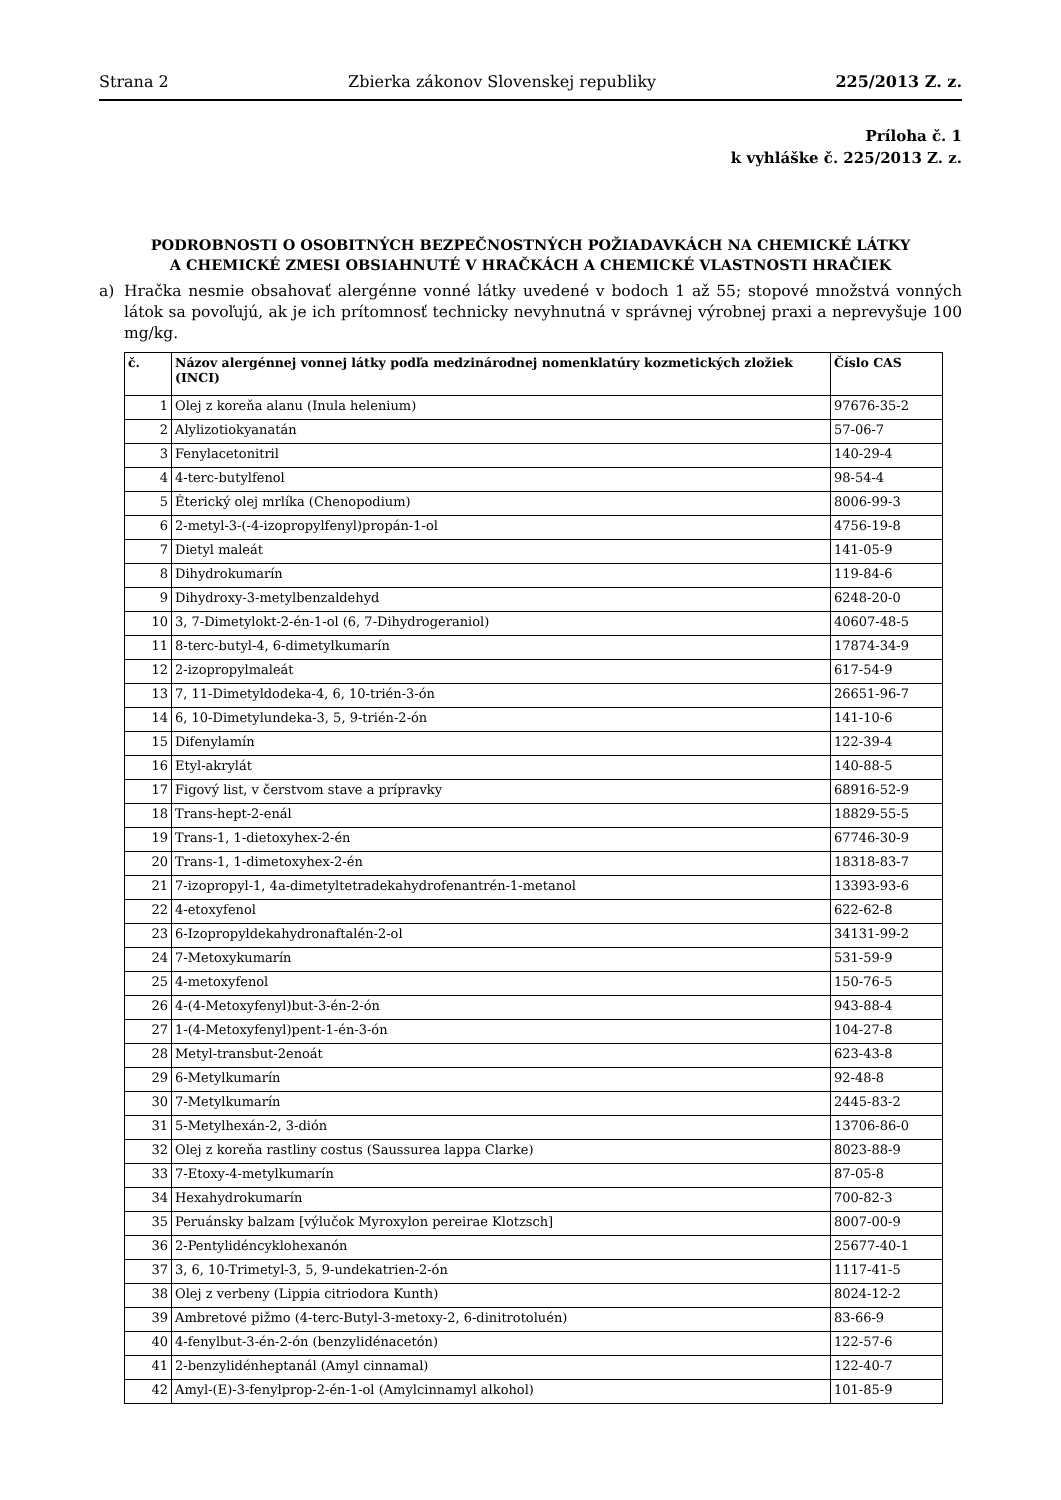Strana 2 Zbierka zákonov Slovenskej republiky 225/2013 Z. z.
Príloha č. 1
k vyhláške č. 225/2013 Z. z.
PODROBNOSTI O OSOBITNÝCH BEZPEČNOSTNÝCH POŽIADAVKÁCH NA CHEMICKÉ LÁTKY
A CHEMICKÉ ZMESI OBSIAHNUTÉ V HRAČKÁCH A CHEMICKÉ VLASTNOSTI HRAČIEK
a) Hračka nesmie obsahovať alergénne vonné látky uvedené v bodoch 1 až 55; stopové množstvá vonných látok sa povoľujú, ak je ich prítomnosť technicky nevyhnutná v správnej výrobnej praxi a neprevyšuje 100 mg/kg.
| č. | Názov alergénnej vonnej látky podľa medzinárodnej nomenklatúry kozmetických zložiek (INCI) | Číslo CAS |
| --- | --- | --- |
| 1 | Olej z koreňa alanu (Inula helenium) | 97676-35-2 |
| 2 | Alylizotiokyanatán | 57-06-7 |
| 3 | Fenylacetonitril | 140-29-4 |
| 4 | 4-terc-butylfenol | 98-54-4 |
| 5 | Éterický olej mrlíka (Chenopodium) | 8006-99-3 |
| 6 | 2-metyl-3-(-4-izopropylfenyl)propán-1-ol | 4756-19-8 |
| 7 | Dietyl maleát | 141-05-9 |
| 8 | Dihydrokumarín | 119-84-6 |
| 9 | Dihydroxy-3-metylbenzaldehyd | 6248-20-0 |
| 10 | 3, 7-Dimetylokt-2-én-1-ol (6, 7-Dihydrogeraniol) | 40607-48-5 |
| 11 | 8-terc-butyl-4, 6-dimetylkumarín | 17874-34-9 |
| 12 | 2-izopropylmaleát | 617-54-9 |
| 13 | 7, 11-Dimetyldodeka-4, 6, 10-trién-3-ón | 26651-96-7 |
| 14 | 6, 10-Dimetylundeka-3, 5, 9-trién-2-ón | 141-10-6 |
| 15 | Difenylamín | 122-39-4 |
| 16 | Etyl-akrylát | 140-88-5 |
| 17 | Figový list, v čerstvom stave a prípravky | 68916-52-9 |
| 18 | Trans-hept-2-enál | 18829-55-5 |
| 19 | Trans-1, 1-dietoxyhex-2-én | 67746-30-9 |
| 20 | Trans-1, 1-dimetoxyhex-2-én | 18318-83-7 |
| 21 | 7-izopropyl-1, 4a-dimetyltetradekahydrofenantrén-1-metanol | 13393-93-6 |
| 22 | 4-etoxyfenol | 622-62-8 |
| 23 | 6-Izopropyldekahydronaftalén-2-ol | 34131-99-2 |
| 24 | 7-Metoxykumarín | 531-59-9 |
| 25 | 4-metoxyfenol | 150-76-5 |
| 26 | 4-(4-Metoxyfenyl)but-3-én-2-ón | 943-88-4 |
| 27 | 1-(4-Metoxyfenyl)pent-1-én-3-ón | 104-27-8 |
| 28 | Metyl-transbut-2enoát | 623-43-8 |
| 29 | 6-Metylkumarín | 92-48-8 |
| 30 | 7-Metylkumarín | 2445-83-2 |
| 31 | 5-Metylhexán-2, 3-dión | 13706-86-0 |
| 32 | Olej z koreňa rastliny costus (Saussurea lappa Clarke) | 8023-88-9 |
| 33 | 7-Etoxy-4-metylkumarín | 87-05-8 |
| 34 | Hexahydrokumarín | 700-82-3 |
| 35 | Peruánsky balzam [výlučok Myroxylon pereirae Klotzsch] | 8007-00-9 |
| 36 | 2-Pentylidéncyklohexanón | 25677-40-1 |
| 37 | 3, 6, 10-Trimetyl-3, 5, 9-undekatrien-2-ón | 1117-41-5 |
| 38 | Olej z verbeny (Lippia citriodora Kunth) | 8024-12-2 |
| 39 | Ambretové pižmo (4-terc-Butyl-3-metoxy-2, 6-dinitrotoluén) | 83-66-9 |
| 40 | 4-fenylbut-3-én-2-ón (benzylidénacetón) | 122-57-6 |
| 41 | 2-benzylidénheptanál (Amyl cinnamal) | 122-40-7 |
| 42 | Amyl-(E)-3-fenylprop-2-én-1-ol (Amylcinnamyl alkohol) | 101-85-9 |